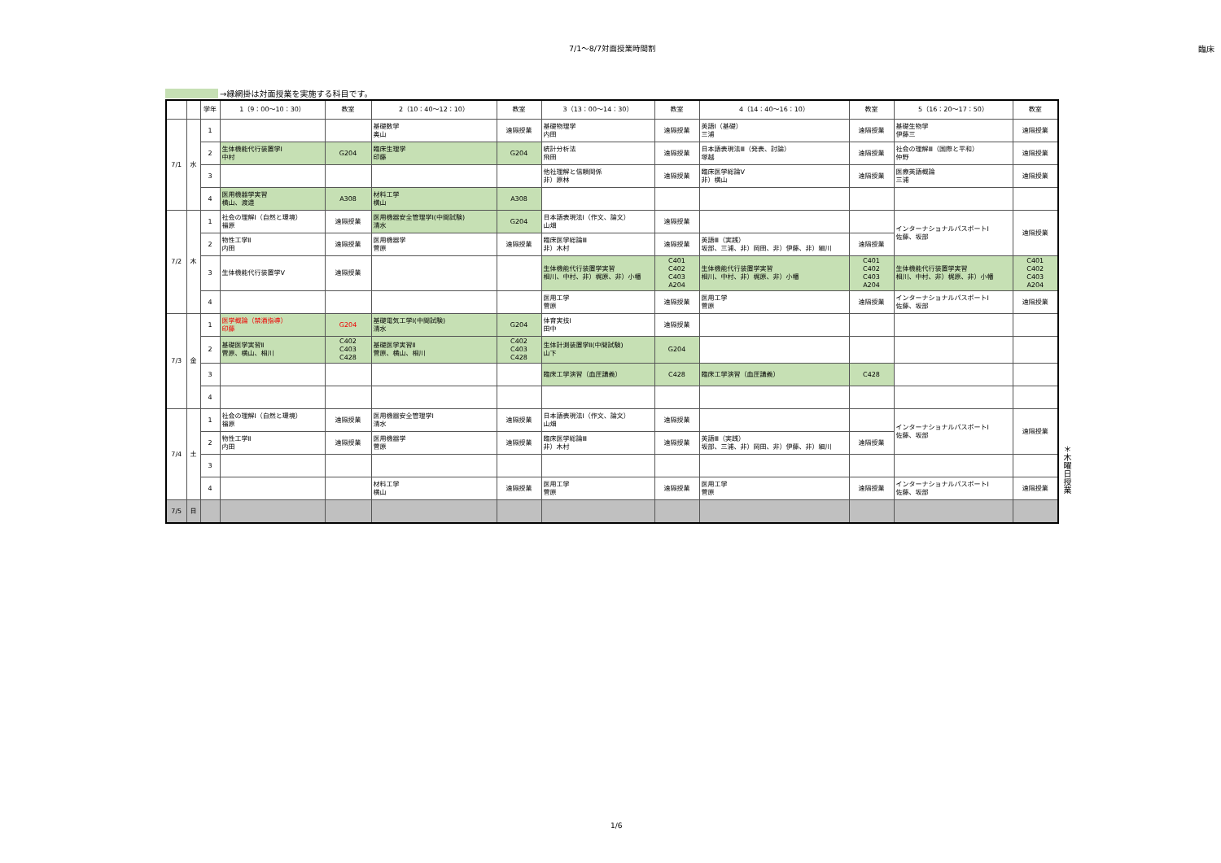7/1～8/7対面授業時間割 臨床
→緑網掛は対面授業を実施する科目です。
| | | 学年 | 1（9：00～10：30） | 教室 | 2（10：40～12：10） | 教室 | 3（13：00～14：30） | 教室 | 4（14：40～16：10） | 教室 | 5（16：20～17：50） | 教室 |
| --- | --- | --- | --- | --- | --- | --- | --- | --- | --- | --- | --- | --- |
| 7/1 | 水 | 1 | | | 基礎数学 奥山 | 遠隔授業 | 基礎物理学 内田 | 遠隔授業 | 英語Ⅰ（基礎） 三浦 | 遠隔授業 | 基礎生物学 伊藤三 | 遠隔授業 |
| | | 2 | 生体機能代行装置学Ⅰ 中村 | G204 | 臨床生理学 印藤 | G204 | 統計分析法 飛田 | 遠隔授業 | 日本語表現法Ⅲ（発表、討論） 塚越 | 遠隔授業 | 社会の理解Ⅲ（国際と平和） 仲野 | 遠隔授業 |
| | | 3 | | | | | 他社理解と信頼関係 非）原林 | 遠隔授業 | 臨床医学総論Ⅴ 非）横山 | 遠隔授業 | 医療英語概論 三浦 | 遠隔授業 |
| | | 4 | 医用機器学実習 横山、渡邉 | A308 | 材料工学 横山 | A308 | | | | | | |
| 7/2 | 木 | 1 | 社会の理解Ⅰ（自然と環境） 福原 | 遠隔授業 | 医用機器安全管理学Ⅰ(中間試験) 清水 | G204 | 日本語表現法Ⅰ（作文、論文） 山畑 | 遠隔授業 | | | インターナショナルパスポートⅠ 佐藤、坂部 | 遠隔授業 |
| | | 2 | 物性工学Ⅱ 内田 | 遠隔授業 | 医用機器学 菅原 | 遠隔授業 | 臨床医学総論Ⅲ 非）木村 | 遠隔授業 | 英語Ⅲ（実践） 坂部、三浦、非）岡田、非）伊藤、非）細川 | 遠隔授業 | | |
| | | 3 | 生体機能代行装置学Ⅴ | 遠隔授業 | | | 生体機能代行装置学実習 相川、中村、非）梶原、非）小幡 | C401 C402 C403 A204 | 生体機能代行装置学実習 相川、中村、非）梶原、非）小幡 | C401 C402 C403 A204 | 生体機能代行装置学実習 相川、中村、非）梶原、非）小幡 | C401 C402 C403 A204 |
| | | 4 | | | | | 医用工学 菅原 | 遠隔授業 | 医用工学 菅原 | 遠隔授業 | インターナショナルパスポートⅠ 佐藤、坂部 | 遠隔授業 |
| 7/3 | 金 | 1 | 医学概論（禁酒指導） 印藤 | G204 | 基礎電気工学Ⅰ(中間試験) 清水 | G204 | 体育実技Ⅰ 田中 | 遠隔授業 | | | | |
| | | 2 | 基礎医学実習Ⅱ 菅原、横山、相川 | C402 C403 C428 | 基礎医学実習Ⅱ 菅原、横山、相川 | C402 C403 C428 | 生体計測装置学Ⅱ(中間試験) 山下 | G204 | | | | |
| | | 3 | | | | | 臨床工学演習（血圧講義） | C428 | 臨床工学演習（血圧講義） | C428 | | |
| | | 4 | | | | | | | | | | |
| 7/4 | 土 | 1 | 社会の理解Ⅰ（自然と環境） 福原 | 遠隔授業 | 医用機器安全管理学Ⅰ 清水 | 遠隔授業 | 日本語表現法Ⅰ（作文、論文） 山畑 | 遠隔授業 | | | インターナショナルパスポートⅠ 佐藤、坂部 | 遠隔授業 |
| | | 2 | 物性工学Ⅱ 内田 | 遠隔授業 | 医用機器学 菅原 | 遠隔授業 | 臨床医学総論Ⅲ 非）木村 | 遠隔授業 | 英語Ⅲ（実践） 坂部、三浦、非）岡田、非）伊藤、非）細川 | 遠隔授業 | | |
| | | 3 | | | | | | | | | | |
| | | 4 | | | 材料工学 横山 | 遠隔授業 | 医用工学 菅原 | 遠隔授業 | 医用工学 菅原 | 遠隔授業 | インターナショナルパスポートⅠ 佐藤、坂部 | 遠隔授業 |
| 7/5 | 日 | | | | | | | | | | | |
＊木曜日授業
1/6